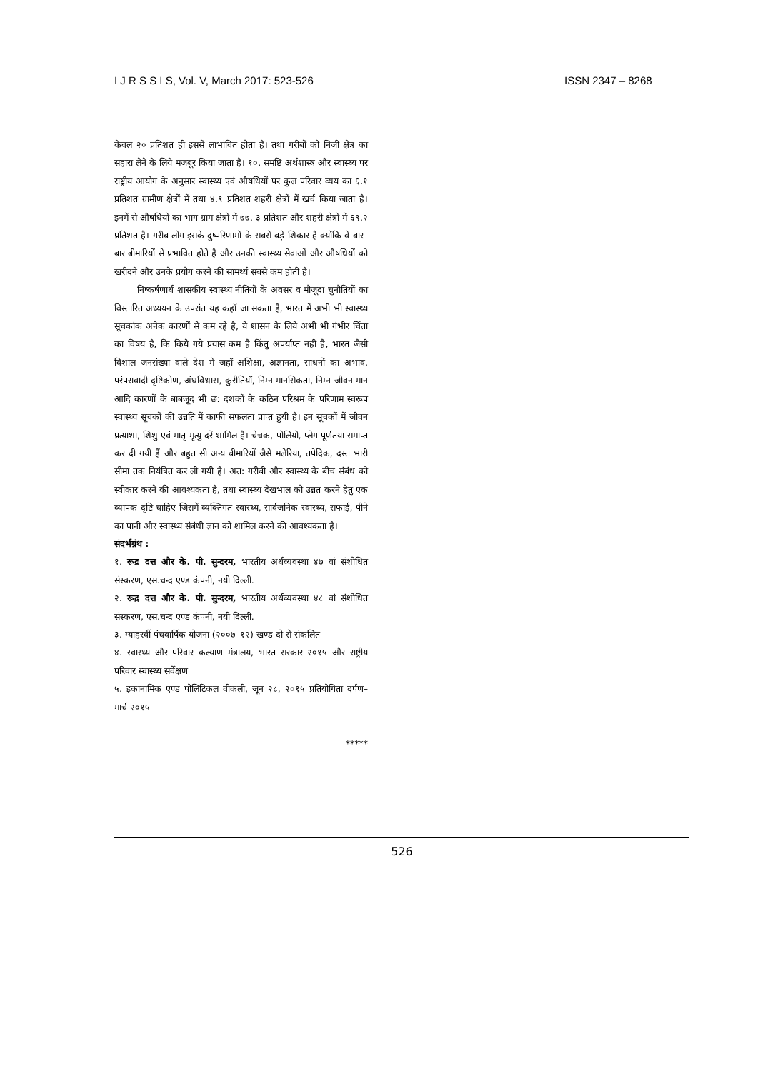I J R S S I S, Vol. V, March 2017: 523-526 ISSN 2347 – 8268
केवल २० प्रतिशत ही इससें लाभांवित होता है। तथा गरीबों को निजी क्षेत्र का सहारा लेने के लिये मजबूर किया जाता है। १०. समष्टि अर्थशास्त्र और स्वास्थ्य पर राष्ट्रीय आयोग के अनुसार स्वास्थ्य एवं औषधियों पर कुल परिवार व्यय का ६.१ प्रतिशत ग्रामीण क्षेत्रों में तथा ४.९ प्रतिशत शहरी क्षेत्रों में खर्च किया जाता है। इनमें से औषधियों का भाग ग्राम क्षेत्रों में ७७. ३ प्रतिशत और शहरी क्षेत्रों में ६९.२ प्रतिशत है। गरीब लोग इसके दुष्परिणामों के सबसे बड़े शिकार है क्योंकि वे बार–बार बीमारियों से प्रभावित होते है और उनकी स्वास्थ्य सेवाओं और औषधियों को खरीदने और उनके प्रयोग करने की सामर्थ्य सबसे कम होती है।
निष्कर्षणार्थ शासकीय स्वास्थ्य नीतियों के अवसर व मौजूदा चुनौतियों का विस्तारित अध्ययन के उपरांत यह कहॉ जा सकता है, भारत में अभी भी स्वास्थ्य सूचकांक अनेक कारणों से कम रहे है, ये शासन के लिये अभी भी गंभीर चिंता का विषय है, कि किये गये प्रयास कम है किंतु अपर्याप्त नही है, भारत जैसी विशाल जनसंख्या वाले देश में जहॉ अशिक्षा, अज्ञानता, साधनों का अभाव, परंपरावादी दृष्टिकोण, अंधविश्वास, कुरीतियॉ, निम्न मानसिकता, निम्न जीवन मान आदि कारणों के बाबजूद भी छ: दशकों के कठिन परिश्रम के परिणाम स्वरूप स्वास्थ्य सूचकों की उन्नति में काफी सफलता प्राप्त हुयी है। इन सूचकों में जीवन प्रत्याशा, शिशु एवं मातृ मृत्यु दरें शामिल है। चेचक, पोलियो, प्लेग पूर्णतया समाप्त कर दी गयी हैं और बहुत सी अन्य बीमारियों जैसे मलेरिया, तपेदिक, दस्त भारी सीमा तक नियंत्रित कर ली गयी है। अत: गरीबी और स्वास्थ्य के बीच संबंध को स्वीकार करने की आवश्यकता है, तथा स्वास्थ्य देखभाल को उन्नत करने हेतु एक व्यापक दृष्टि चाहिए जिसमें व्यक्तिगत स्वास्थ्य, सार्वजनिक स्वास्थ्य, सफाई, पीने का पानी और स्वास्थ्य संबंधी ज्ञान को शामिल करने की आवश्यकता है।
संदर्भग्रंथ :
१. रूद्र दत्त और के. पी. सुन्दरम, भारतीय अर्थव्यवस्था ४७ वां संशोधित संस्करण, एस.चन्द एण्ड कंपनी, नयी दिल्ली.
२. रूद्र दत्त और के. पी. सुन्दरम, भारतीय अर्थव्यवस्था ४८ वां संशोधित संस्करण, एस.चन्द एण्ड कंपनी, नयी दिल्ली.
३. ग्याहरवीं पंचवार्षिक योजना (२००७–१२) खण्ड दो से संकलित
४. स्वास्थ्य और परिवार कल्याण मंत्रालय, भारत सरकार २०१५ और राष्ट्रीय परिवार स्वास्थ्य सर्वेक्षण
५. इकानामिक एण्ड पोलिटिकल वीकली, जून २८, २०१५ प्रतियोगिता दर्पण– मार्च २०१५
*****
526